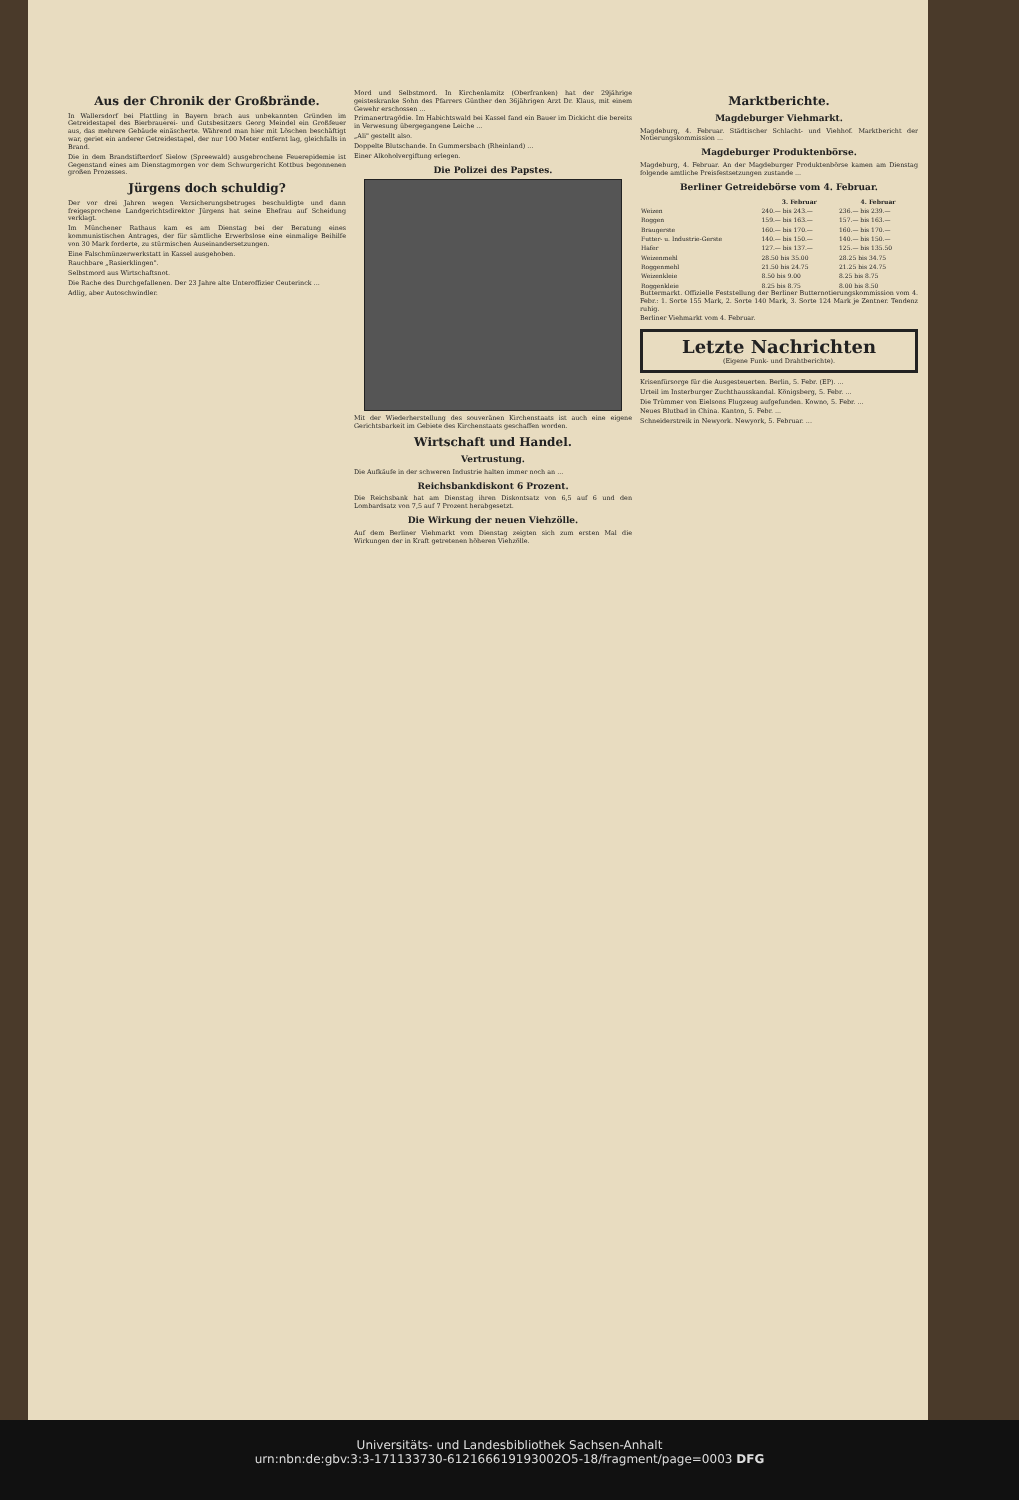Aus der Chronik der Großbrände.
In Wallersdorf bei Plattling in Bayern brach aus unbekannten Gründen im Getreidestapel des Bierbrauerei- und Gutsbesitzers Georg Meindel ein Großfeuer aus, das mehrere Gebäude einäscherte. Während man hier mit Löschen beschäftigt war, geriet ein anderer Getreidestapel, der nur 100 Meter entfernt lag, gleichfalls in Brand.
Die in dem Brandstifterdorf Sielow (Spreewald) ausgebrochene Feuerepidemie ist Gegenstand eines am Dienstagmorgen vor dem Schwurgericht Kottbus begonnenen großen Prozesses.
Jürgens doch schuldig?
Der vor drei Jahren wegen Versicherungsbetruges beschuldigte und dann freigesprochene Landgerichtsdirektor Jürgens hat seine Ehefrau auf Scheidung verklagt.
Im Münchener Rathaus kam es am Dienstag bei der Beratung eines kommunistischen Antrages, der für sämtliche Erwerbslose eine einmalige Beihilfe von 30 Mark forderte, zu stürmischen Auseinandersetzungen.
Eine Falschmünzerwerkstatt in Kassel ausgehoben.
Rauchbare „Rasierklingen".
Selbstmord aus Wirtschaftsnot.
Die Rache des Durchgefallenen. Der 23 Jahre alte Unteroffizier Ceuterinck ...
Adlig, aber Autoschwindler.
Mord und Selbstmord. In Kirchenlamitz (Oberfranken) hat der 29jährige geisteskranke Sohn des Pfarrers Günther den 36jährigen Arzt Dr. Klaus, mit einem Gewehr erschossen ...
Primanertragödie. Im Habichtswald bei Kassel fand ein Bauer im Dickicht die bereits in Verwesung übergegangene Leiche ...
„Ali" gestellt also.
Doppelte Blutschande. In Gummersbach (Rheinland) ...
Einer Alkoholvergiftung erlegen.
Die Polizei des Papstes.
Mit der Wiederherstellung des souveränen Kirchenstaats ist auch eine eigene Gerichtsbarkeit im Gebiete des Kirchenstaats geschaffen worden.
Wirtschaft und Handel.
Vertrustung.
Die Aufkäufe in der schweren Industrie halten immer noch an ...
Reichsbankdiskont 6 Prozent.
Die Reichsbank hat am Dienstag ihren Diskontsatz von 6,5 auf 6 und den Lombardsatz von 7,5 auf 7 Prozent herabgesetzt.
Die Wirkung der neuen Viehzölle.
Auf dem Berliner Viehmarkt vom Dienstag zeigten sich zum ersten Mal die Wirkungen der in Kraft getretenen höheren Viehzölle.
Marktberichte.
Magdeburger Viehmarkt.
Magdeburg, 4. Februar. Städtischer Schlacht- und Viehhof. Marktbericht der Notierungskommission ...
Magdeburger Produktenbörse.
Magdeburg, 4. Februar. An der Magdeburger Produktenbörse kamen am Dienstag folgende amtliche Preisfestsetzungen zustande ...
Berliner Getreidebörse vom 4. Februar.
| | 3. Februar | 4. Februar |
| --- | --- | --- |
| Weizen | 240.— bis 243.— | 236.— bis 239.— |
| Roggen | 159.— bis 163.— | 157.— bis 163.— |
| Braugerste | 160.— bis 170.— | 160.— bis 170.— |
| Futter- u. Industrie-Gerste | 140.— bis 150.— | 140.— bis 150.— |
| Hafer | 127.— bis 137.— | 125.— bis 135.50 |
| Weizenmehl | 28.50 bis 35.00 | 28.25 bis 34.75 |
| Roggenmehl | 21.50 bis 24.75 | 21.25 bis 24.75 |
| Weizenkleie | 8.50 bis 9.00 | 8.25 bis 8.75 |
| Roggenkleie | 8.25 bis 8.75 | 8.00 bis 8.50 |
Buttermarkt. Offizielle Feststellung der Berliner Butternotierungskommission vom 4. Febr.: 1. Sorte 155 Mark, 2. Sorte 140 Mark, 3. Sorte 124 Mark je Zentner. Tendenz ruhig.
Berliner Viehmarkt vom 4. Februar.
Letzte Nachrichten
(Eigene Funk- und Drahtberichte).
Krisenfürsorge für die Ausgesteuerten. Berlin, 5. Febr. (EP). ...
Urteil im Insterburger Zuchthausskandal. Königsberg, 5. Febr. ...
Die Trümmer von Eielsons Flugzeug aufgefunden. Kowno, 5. Febr. ...
Neues Blutbad in China. Kanton, 5. Febr. ...
Schneiderstreik in Newyork. Newyork, 5. Februar. ...
Universitäts- und Landesbibliothek Sachsen-Anhalt
urn:nbn:de:gbv:3:3-171133730-612166619193002O5-18/fragment/page=0003 DFG